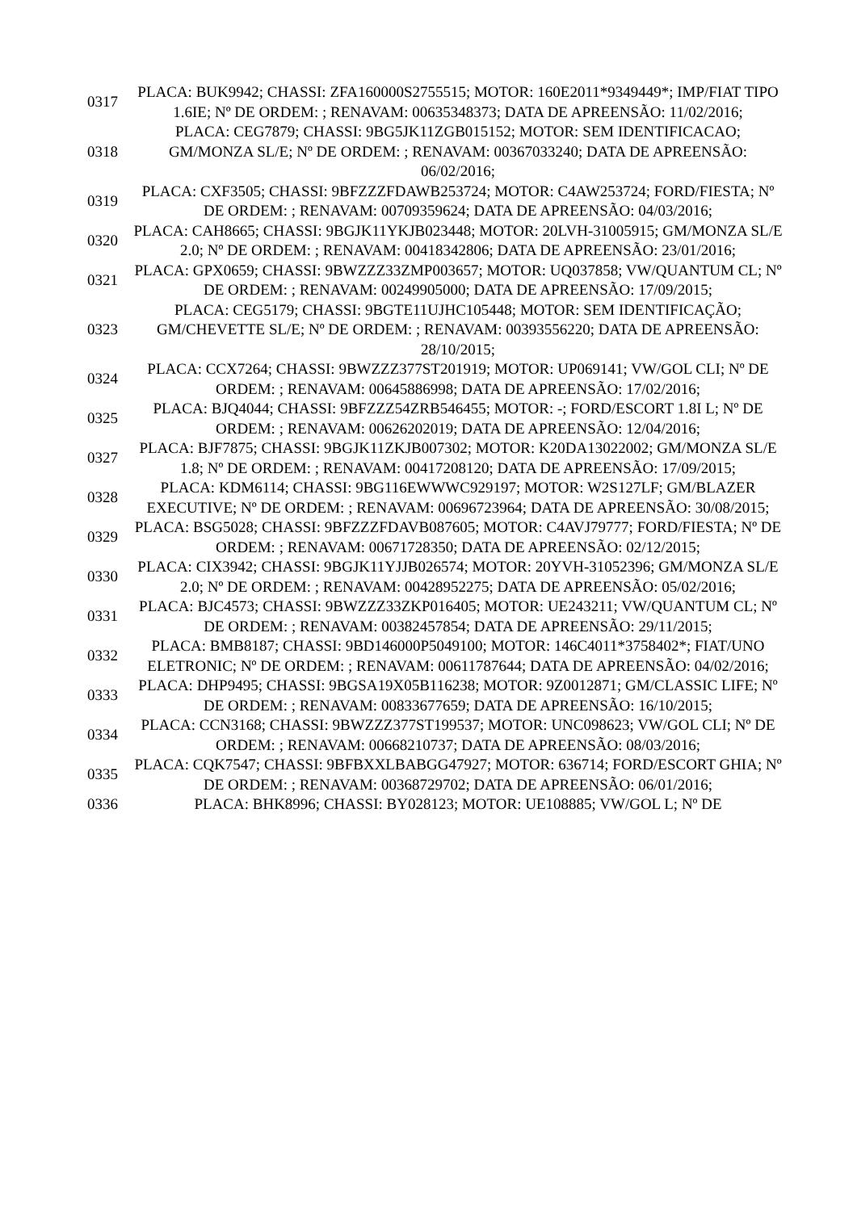| 0317 | PLACA: BUK9942; CHASSI: ZFA160000S2755515; MOTOR: 160E2011*9349449*; IMP/FIAT TIPO 1.6IE; Nº DE ORDEM: ; RENAVAM: 00635348373; DATA DE APREENSÃO: 11/02/2016; |
| 0318 | PLACA: CEG7879; CHASSI: 9BG5JK11ZGB015152; MOTOR: SEM IDENTIFICACAO; GM/MONZA SL/E; Nº DE ORDEM: ; RENAVAM: 00367033240; DATA DE APREENSÃO: 06/02/2016; |
| 0319 | PLACA: CXF3505; CHASSI: 9BFZZZFDAWB253724; MOTOR: C4AW253724; FORD/FIESTA; Nº DE ORDEM: ; RENAVAM: 00709359624; DATA DE APREENSÃO: 04/03/2016; |
| 0320 | PLACA: CAH8665; CHASSI: 9BGJK11YKJB023448; MOTOR: 20LVH-31005915; GM/MONZA SL/E 2.0; Nº DE ORDEM: ; RENAVAM: 00418342806; DATA DE APREENSÃO: 23/01/2016; |
| 0321 | PLACA: GPX0659; CHASSI: 9BWZZZ33ZMP003657; MOTOR: UQ037858; VW/QUANTUM CL; Nº DE ORDEM: ; RENAVAM: 00249905000; DATA DE APREENSÃO: 17/09/2015; |
| 0323 | PLACA: CEG5179; CHASSI: 9BGTE11UJHC105448; MOTOR: SEM IDENTIFICAÇÃO; GM/CHEVETTE SL/E; Nº DE ORDEM: ; RENAVAM: 00393556220; DATA DE APREENSÃO: 28/10/2015; |
| 0324 | PLACA: CCX7264; CHASSI: 9BWZZZ377ST201919; MOTOR: UP069141; VW/GOL CLI; Nº DE ORDEM: ; RENAVAM: 00645886998; DATA DE APREENSÃO: 17/02/2016; |
| 0325 | PLACA: BJQ4044; CHASSI: 9BFZZZ54ZRB546455; MOTOR: -; FORD/ESCORT 1.8I L; Nº DE ORDEM: ; RENAVAM: 00626202019; DATA DE APREENSÃO: 12/04/2016; |
| 0327 | PLACA: BJF7875; CHASSI: 9BGJK11ZKJB007302; MOTOR: K20DA13022002; GM/MONZA SL/E 1.8; Nº DE ORDEM: ; RENAVAM: 00417208120; DATA DE APREENSÃO: 17/09/2015; |
| 0328 | PLACA: KDM6114; CHASSI: 9BG116EWWWC929197; MOTOR: W2S127LF; GM/BLAZER EXECUTIVE; Nº DE ORDEM: ; RENAVAM: 00696723964; DATA DE APREENSÃO: 30/08/2015; |
| 0329 | PLACA: BSG5028; CHASSI: 9BFZZZFDAVB087605; MOTOR: C4AVJ79777; FORD/FIESTA; Nº DE ORDEM: ; RENAVAM: 00671728350; DATA DE APREENSÃO: 02/12/2015; |
| 0330 | PLACA: CIX3942; CHASSI: 9BGJK11YJJB026574; MOTOR: 20YVH-31052396; GM/MONZA SL/E 2.0; Nº DE ORDEM: ; RENAVAM: 00428952275; DATA DE APREENSÃO: 05/02/2016; |
| 0331 | PLACA: BJC4573; CHASSI: 9BWZZZ33ZKP016405; MOTOR: UE243211; VW/QUANTUM CL; Nº DE ORDEM: ; RENAVAM: 00382457854; DATA DE APREENSÃO: 29/11/2015; |
| 0332 | PLACA: BMB8187; CHASSI: 9BD146000P5049100; MOTOR: 146C4011*3758402*; FIAT/UNO ELETRONIC; Nº DE ORDEM: ; RENAVAM: 00611787644; DATA DE APREENSÃO: 04/02/2016; |
| 0333 | PLACA: DHP9495; CHASSI: 9BGSA19X05B116238; MOTOR: 9Z0012871; GM/CLASSIC LIFE; Nº DE ORDEM: ; RENAVAM: 00833677659; DATA DE APREENSÃO: 16/10/2015; |
| 0334 | PLACA: CCN3168; CHASSI: 9BWZZZ377ST199537; MOTOR: UNC098623; VW/GOL CLI; Nº DE ORDEM: ; RENAVAM: 00668210737; DATA DE APREENSÃO: 08/03/2016; |
| 0335 | PLACA: CQK7547; CHASSI: 9BFBXXLBABGG47927; MOTOR: 636714; FORD/ESCORT GHIA; Nº DE ORDEM: ; RENAVAM: 00368729702; DATA DE APREENSÃO: 06/01/2016; |
| 0336 | PLACA: BHK8996; CHASSI: BY028123; MOTOR: UE108885; VW/GOL L; Nº DE |